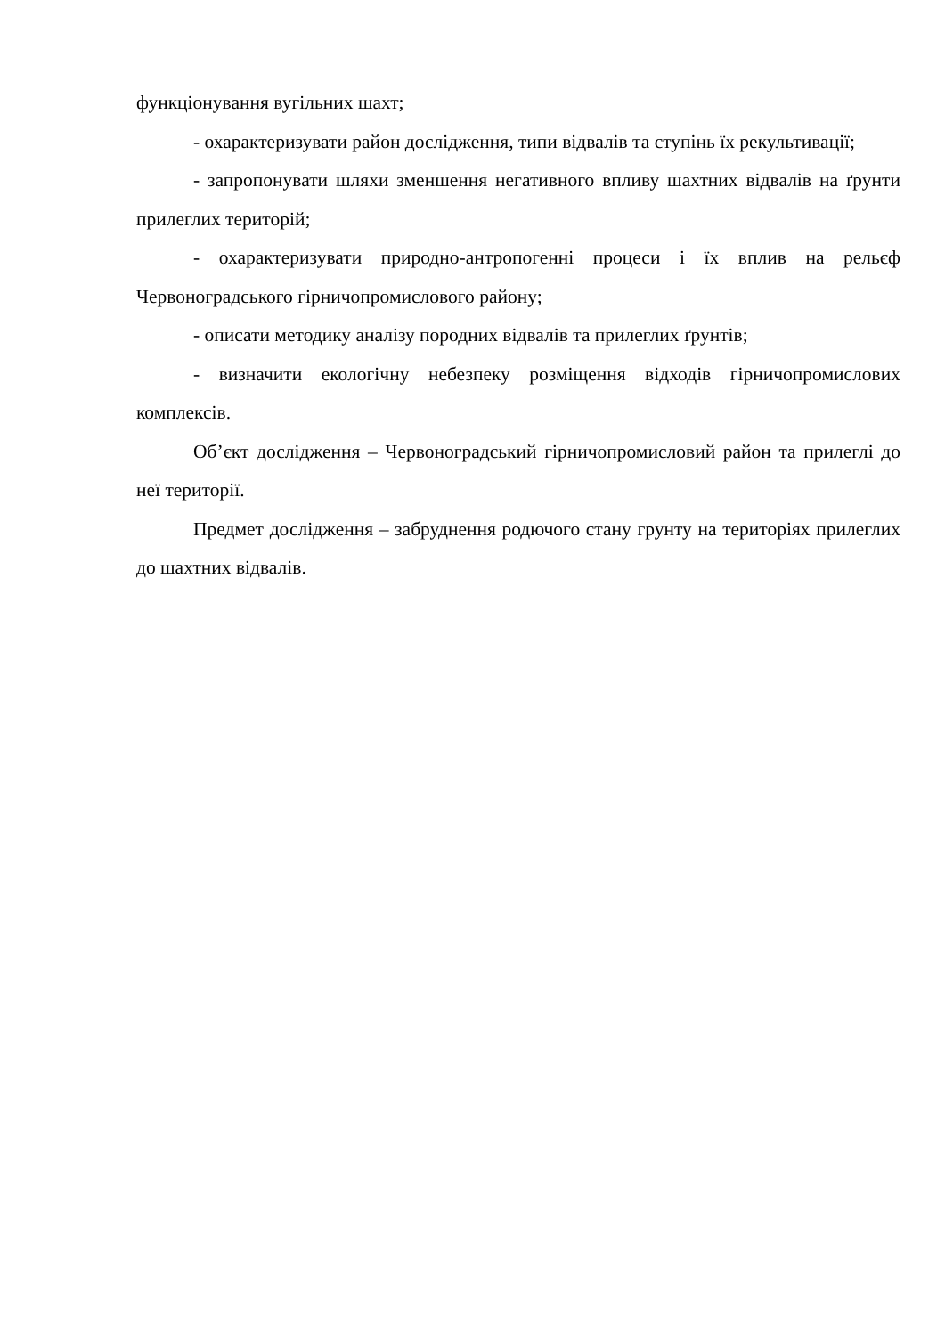функціонування вугільних шахт;
- охарактеризувати район дослідження, типи відвалів та ступінь їх рекультивації;
- запропонувати шляхи зменшення негативного впливу шахтних відвалів на ґрунти прилеглих територій;
- охарактеризувати природно-антропогенні процеси і їх вплив на рельєф Червоноградського гірничопромислового району;
- описати методику аналізу породних відвалів та прилеглих ґрунтів;
- визначити екологічну небезпеку розміщення відходів гірничопромислових комплексів.
Об’єкт дослідження – Червоноградський гірничопромисловий район та прилеглі до неї території.
Предмет дослідження – забруднення родючого стану грунту на територіях прилеглих до шахтних відвалів.